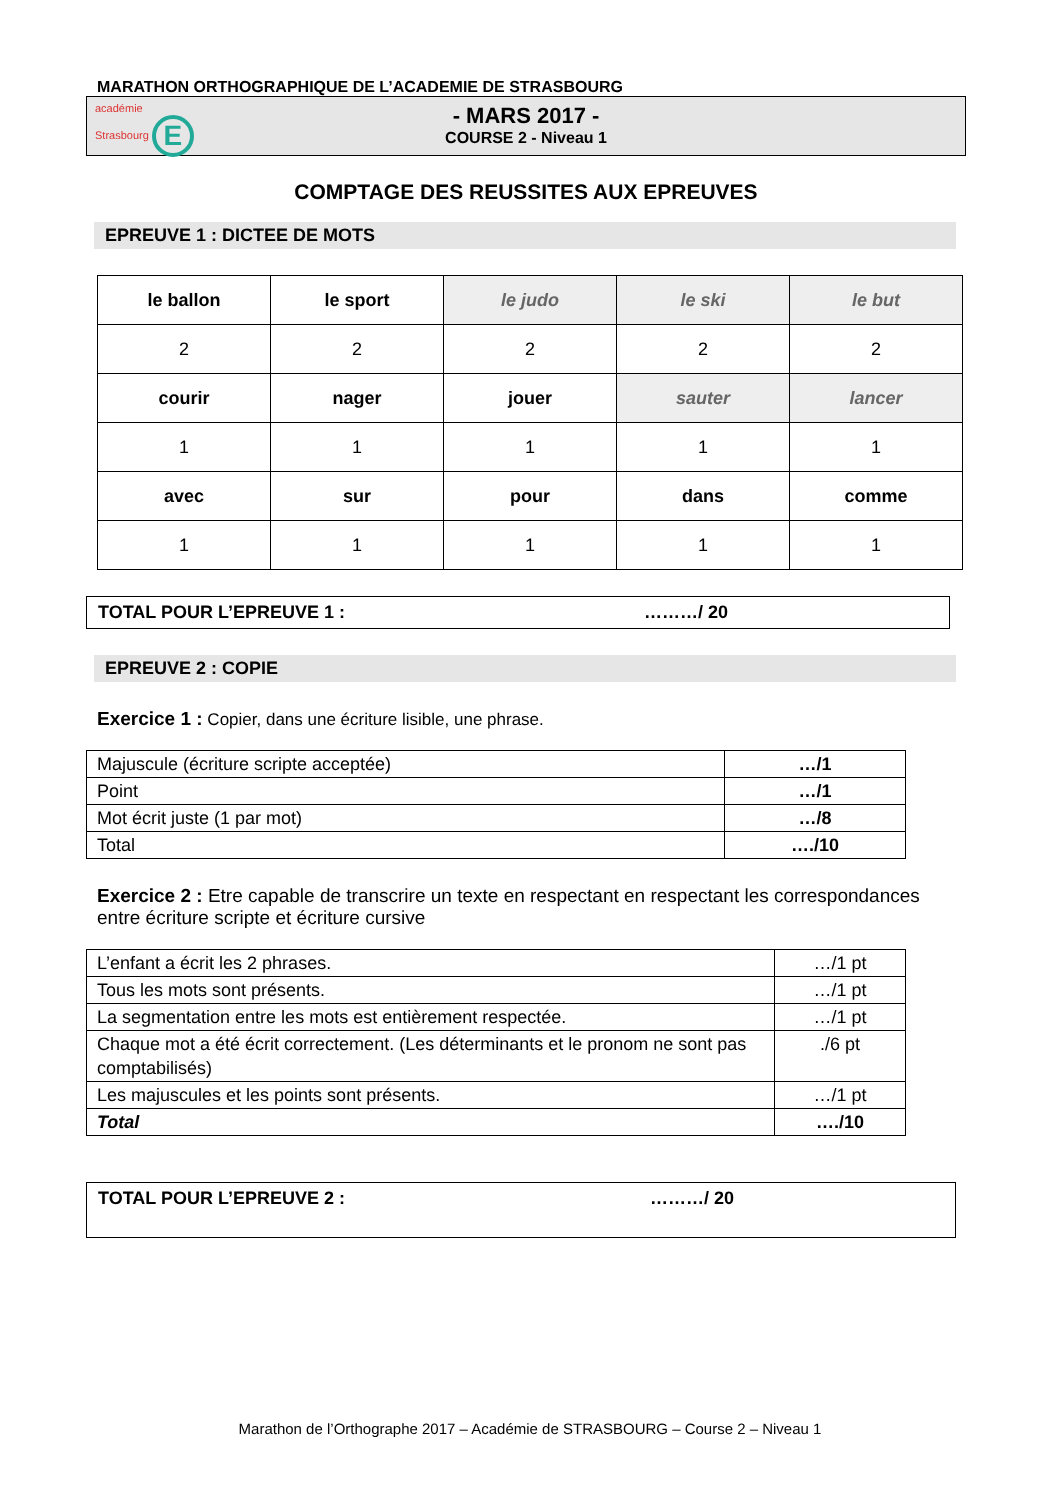MARATHON ORTHOGRAPHIQUE DE L’ACADEMIE DE STRASBOURG
académie
Strasbourg E
- MARS 2017 -
COURSE 2 - Niveau 1
COMPTAGE DES REUSSITES AUX EPREUVES
EPREUVE 1 : DICTEE DE MOTS
| le ballon | le sport | le judo | le ski | le but |
| 2 | 2 | 2 | 2 | 2 |
| courir | nager | jouer | sauter | lancer |
| 1 | 1 | 1 | 1 | 1 |
| avec | sur | pour | dans | comme |
| 1 | 1 | 1 | 1 | 1 |
TOTAL POUR L’EPREUVE 1 : ………/ 20
EPREUVE 2 : COPIE
Exercice 1 : Copier, dans une écriture lisible, une phrase.
| Majuscule (écriture scripte acceptée) | …/1 |
| Point | …/1 |
| Mot écrit juste (1 par mot) | …/8 |
| Total | …./10 |
Exercice 2 : Etre capable de transcrire un texte en respectant en respectant les correspondances entre écriture scripte et écriture cursive
| L’enfant a écrit les 2 phrases. | …/1 pt |
| Tous les mots sont présents. | …/1 pt |
| La segmentation entre les mots est entièrement respectée. | …/1 pt |
| Chaque mot a été écrit correctement. (Les déterminants et le pronom ne sont pas comptabilisés) | ./6 pt |
| Les majuscules et les points sont présents. | …/1 pt |
| Total | …./10 |
TOTAL POUR L’EPREUVE 2 : ………/ 20
Marathon de l’Orthographe 2017 – Académie de STRASBOURG – Course 2 – Niveau 1